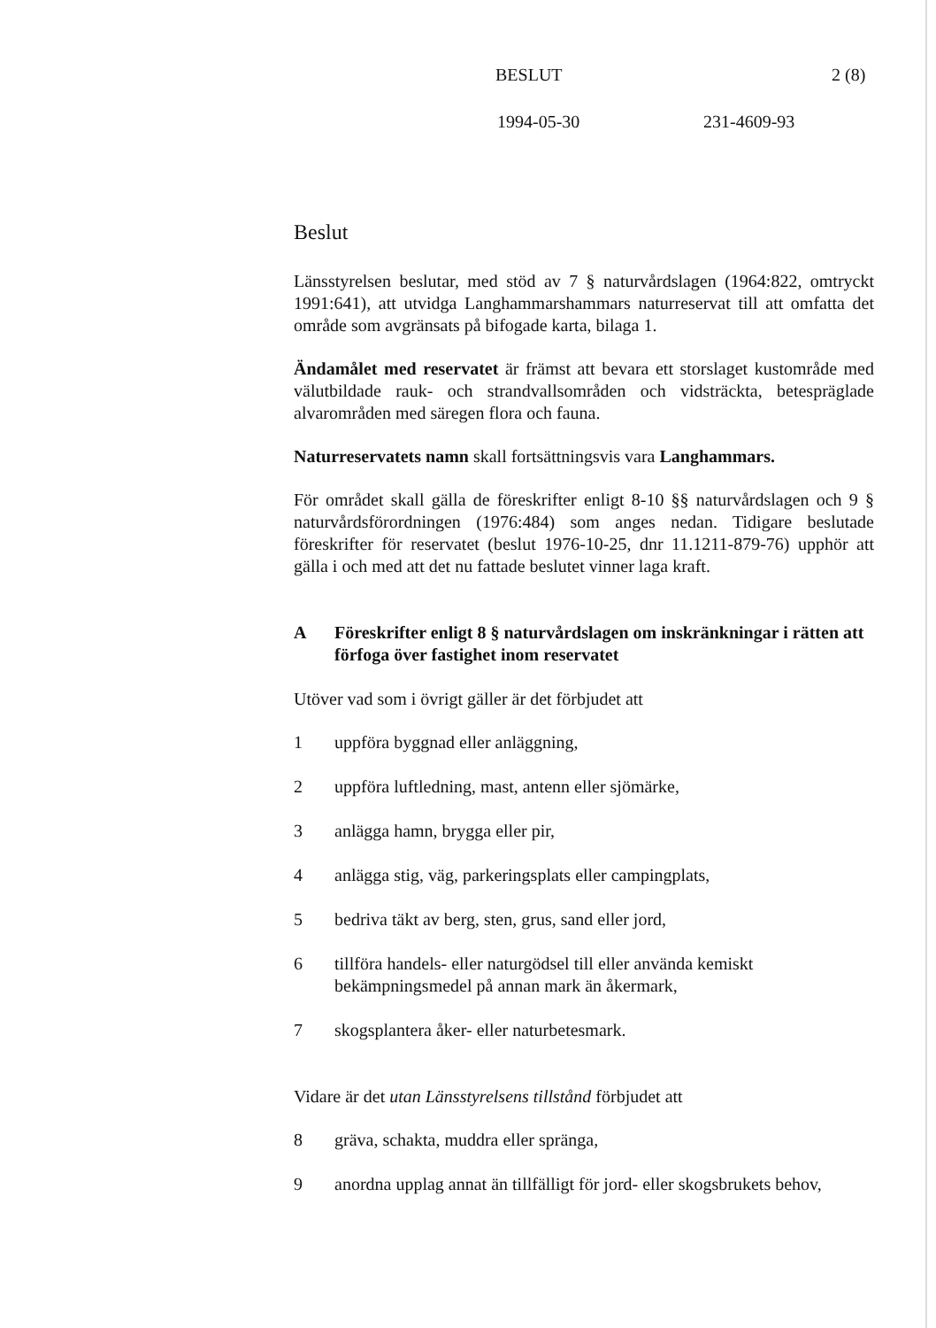BESLUT 2 (8)
1994-05-30 231-4609-93
Beslut
Länsstyrelsen beslutar, med stöd av 7 § naturvårdslagen (1964:822, omtryckt 1991:641), att utvidga Langhammarshammars naturreservat till att omfatta det område som avgränsats på bifogade karta, bilaga 1.
Ändamålet med reservatet är främst att bevara ett storslaget kustområde med välutbildade rauk- och strandvallsområden och vidsträckta, betespräglade alvarområden med säregen flora och fauna.
Naturreservatets namn skall fortsättningsvis vara Langhammars.
För området skall gälla de föreskrifter enligt 8-10 §§ naturvårdslagen och 9 § naturvårdsförordningen (1976:484) som anges nedan. Tidigare beslutade föreskrifter för reservatet (beslut 1976-10-25, dnr 11.1211-879-76) upphör att gälla i och med att det nu fattade beslutet vinner laga kraft.
A Föreskrifter enligt 8 § naturvårdslagen om inskränkningar i rätten att förfoga över fastighet inom reservatet
Utöver vad som i övrigt gäller är det förbjudet att
1 uppföra byggnad eller anläggning,
2 uppföra luftledning, mast, antenn eller sjömärke,
3 anlägga hamn, brygga eller pir,
4 anlägga stig, väg, parkeringsplats eller campingplats,
5 bedriva täkt av berg, sten, grus, sand eller jord,
6 tillföra handels- eller naturgödsel till eller använda kemiskt bekämpningsmedel på annan mark än åkermark,
7 skogsplantera åker- eller naturbetesmark.
Vidare är det utan Länsstyrelsens tillstånd förbjudet att
8 gräva, schakta, muddra eller spränga,
9 anordna upplag annat än tillfälligt för jord- eller skogsbrukets behov,